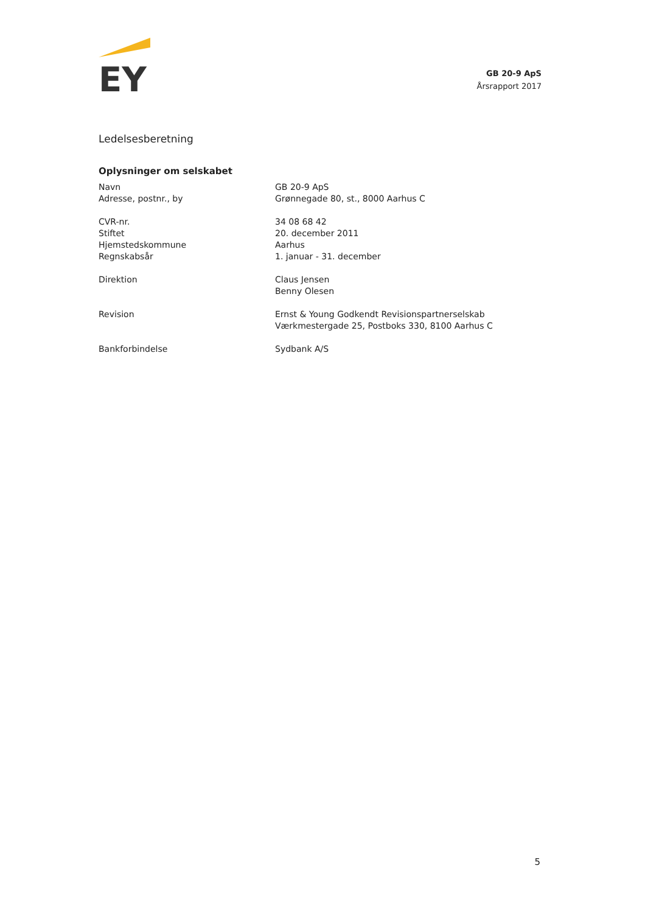EY
GB 20-9 ApS
Årsrapport 2017
Ledelsesberetning
Oplysninger om selskabet
| Navn | GB 20-9 ApS |
| Adresse, postnr., by | Grønnegade 80, st., 8000 Aarhus C |
| CVR-nr. | 34 08 68 42 |
| Stiftet | 20. december 2011 |
| Hjemstedskommune | Aarhus |
| Regnskabsår | 1. januar - 31. december |
| Direktion | Claus Jensen Benny Olesen |
| Revision | Ernst & Young Godkendt Revisionspartnerselskab Værkmestergade 25, Postboks 330, 8100 Aarhus C |
| Bankforbindelse | Sydbank A/S |
5